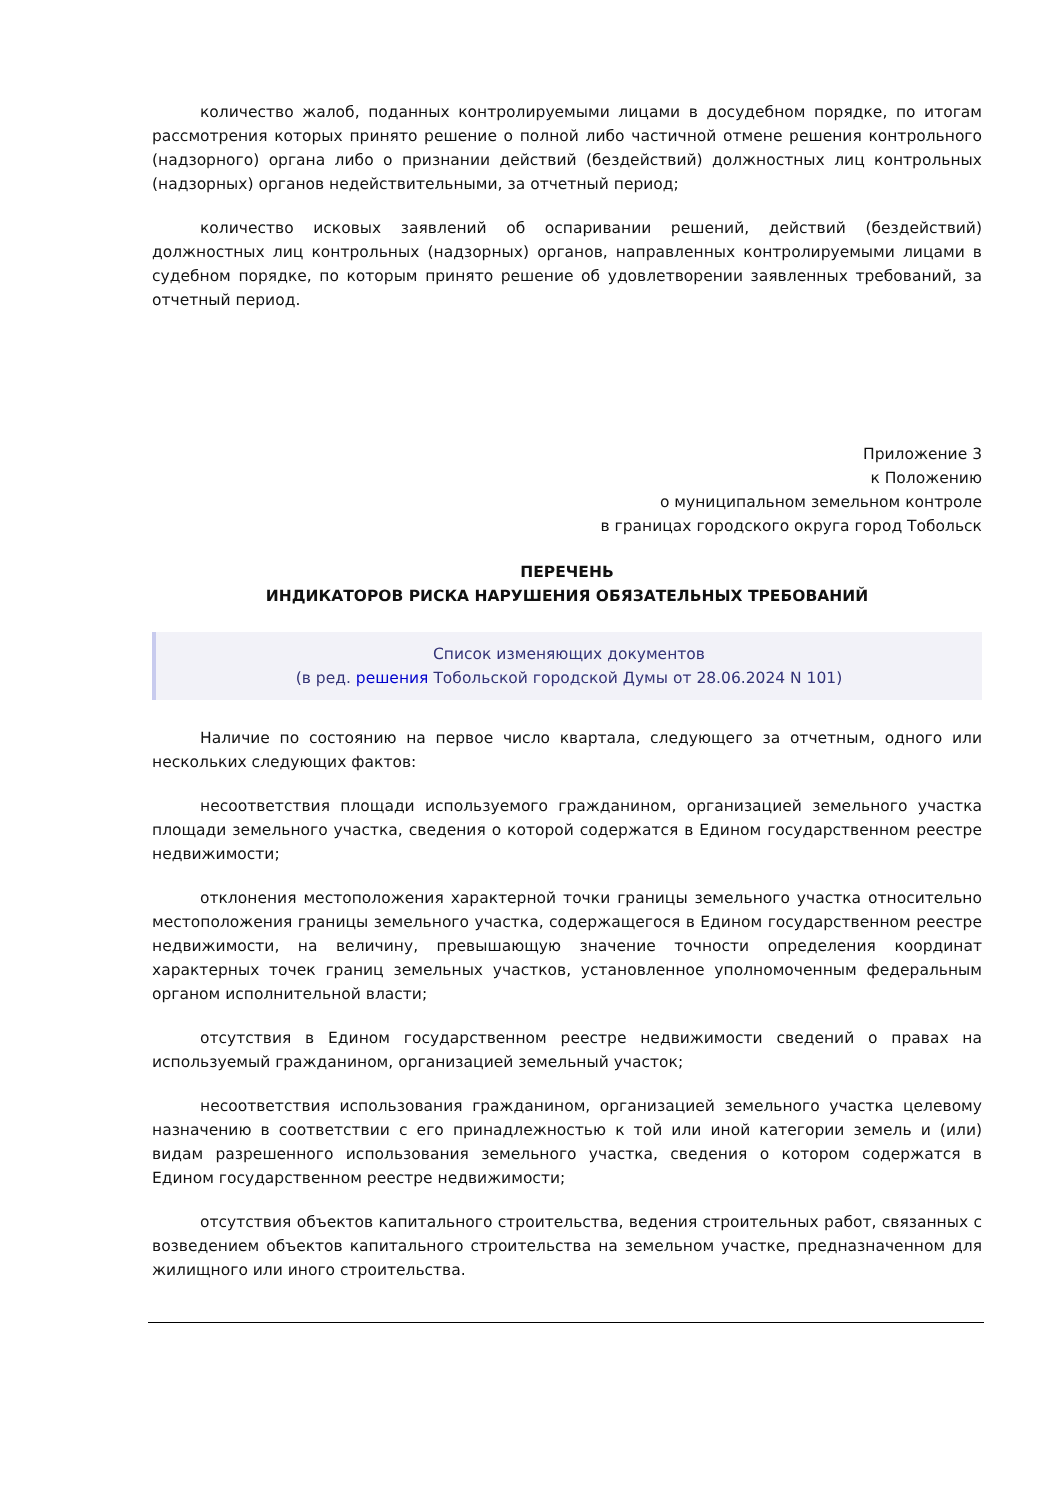количество жалоб, поданных контролируемыми лицами в досудебном порядке, по итогам рассмотрения которых принято решение о полной либо частичной отмене решения контрольного (надзорного) органа либо о признании действий (бездействий) должностных лиц контрольных (надзорных) органов недействительными, за отчетный период;
количество исковых заявлений об оспаривании решений, действий (бездействий) должностных лиц контрольных (надзорных) органов, направленных контролируемыми лицами в судебном порядке, по которым принято решение об удовлетворении заявленных требований, за отчетный период.
Приложение 3
к Положению
о муниципальном земельном контроле
в границах городского округа город Тобольск
ПЕРЕЧЕНЬ
ИНДИКАТОРОВ РИСКА НАРУШЕНИЯ ОБЯЗАТЕЛЬНЫХ ТРЕБОВАНИЙ
Список изменяющих документов
(в ред. решения Тобольской городской Думы от 28.06.2024 N 101)
Наличие по состоянию на первое число квартала, следующего за отчетным, одного или нескольких следующих фактов:
несоответствия площади используемого гражданином, организацией земельного участка площади земельного участка, сведения о которой содержатся в Едином государственном реестре недвижимости;
отклонения местоположения характерной точки границы земельного участка относительно местоположения границы земельного участка, содержащегося в Едином государственном реестре недвижимости, на величину, превышающую значение точности определения координат характерных точек границ земельных участков, установленное уполномоченным федеральным органом исполнительной власти;
отсутствия в Едином государственном реестре недвижимости сведений о правах на используемый гражданином, организацией земельный участок;
несоответствия использования гражданином, организацией земельного участка целевому назначению в соответствии с его принадлежностью к той или иной категории земель и (или) видам разрешенного использования земельного участка, сведения о котором содержатся в Едином государственном реестре недвижимости;
отсутствия объектов капитального строительства, ведения строительных работ, связанных с возведением объектов капитального строительства на земельном участке, предназначенном для жилищного или иного строительства.